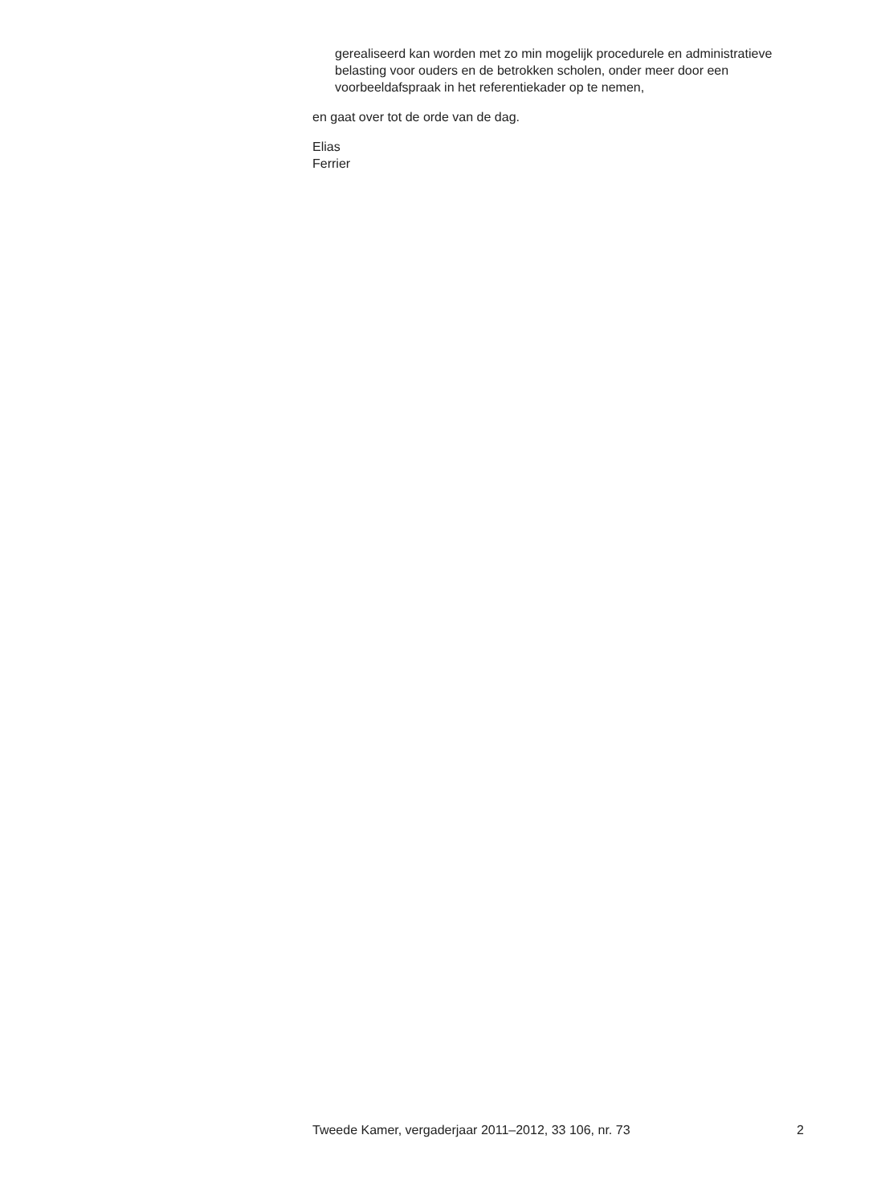gerealiseerd kan worden met zo min mogelijk procedurele en administratieve belasting voor ouders en de betrokken scholen, onder meer door een voorbeeldafspraak in het referentiekader op te nemen,
en gaat over tot de orde van de dag.
Elias
Ferrier
Tweede Kamer, vergaderjaar 2011–2012, 33 106, nr. 73 2